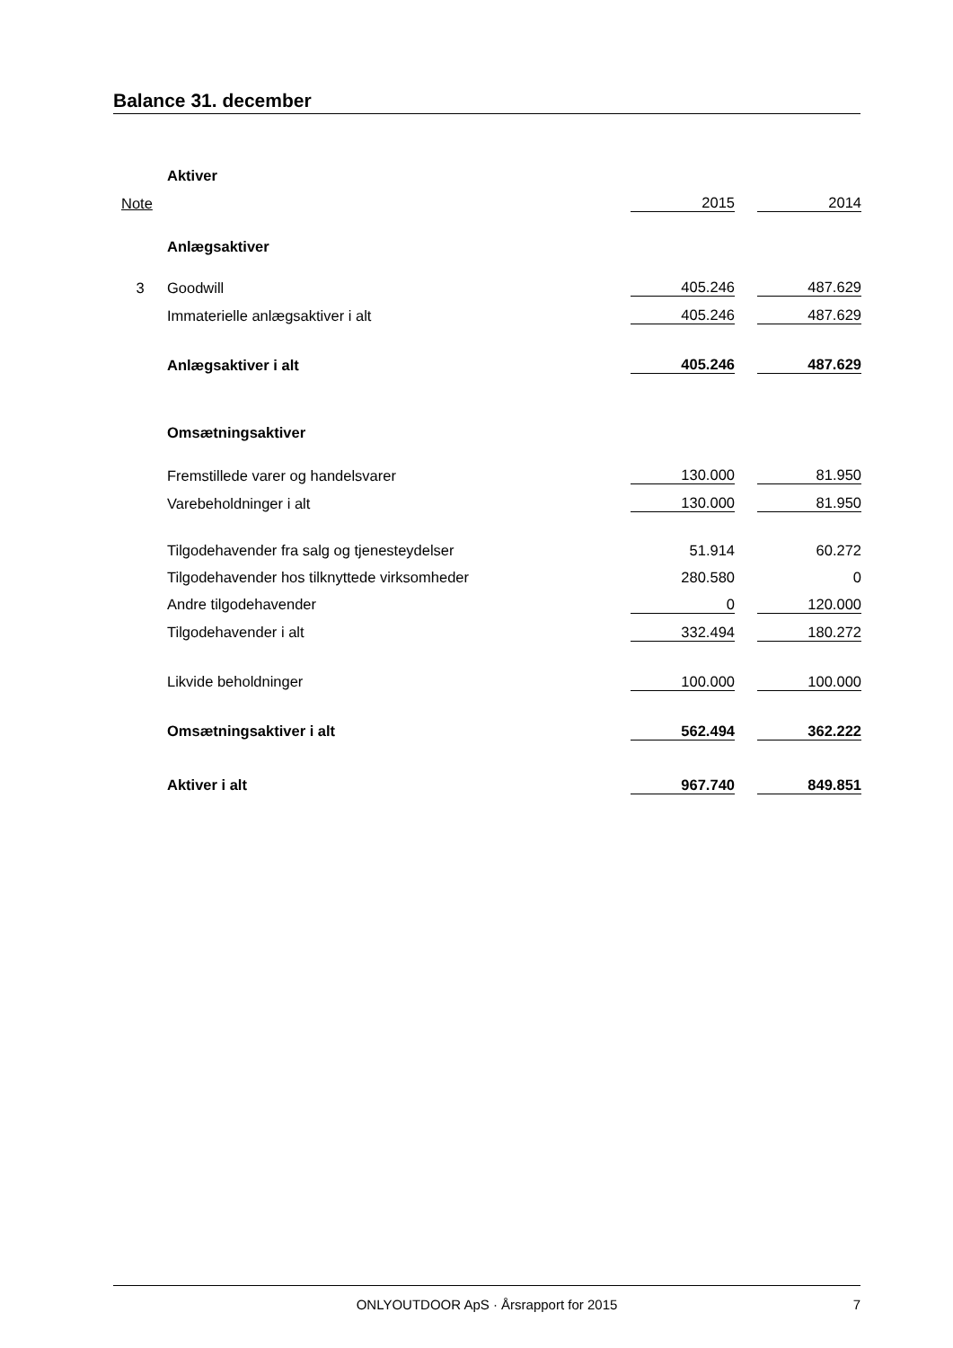Balance 31. december
| | Aktiver | | | |
| Note | | 2015 | | 2014 |
| | Anlægsaktiver | | | |
| 3 | Goodwill | 405.246 | | 487.629 |
| | Immaterielle anlægsaktiver i alt | 405.246 | | 487.629 |
| | Anlægsaktiver i alt | 405.246 | | 487.629 |
| | Omsætningsaktiver | | | |
| | Fremstillede varer og handelsvarer | 130.000 | | 81.950 |
| | Varebeholdninger i alt | 130.000 | | 81.950 |
| | Tilgodehavender fra salg og tjenesteydelser | 51.914 | | 60.272 |
| | Tilgodehavender hos tilknyttede virksomheder | 280.580 | | 0 |
| | Andre tilgodehavender | 0 | | 120.000 |
| | Tilgodehavender i alt | 332.494 | | 180.272 |
| | Likvide beholdninger | 100.000 | | 100.000 |
| | Omsætningsaktiver i alt | 562.494 | | 362.222 |
| | Aktiver i alt | 967.740 | | 849.851 |
ONLYOUTDOOR ApS · Årsrapport for 2015
7